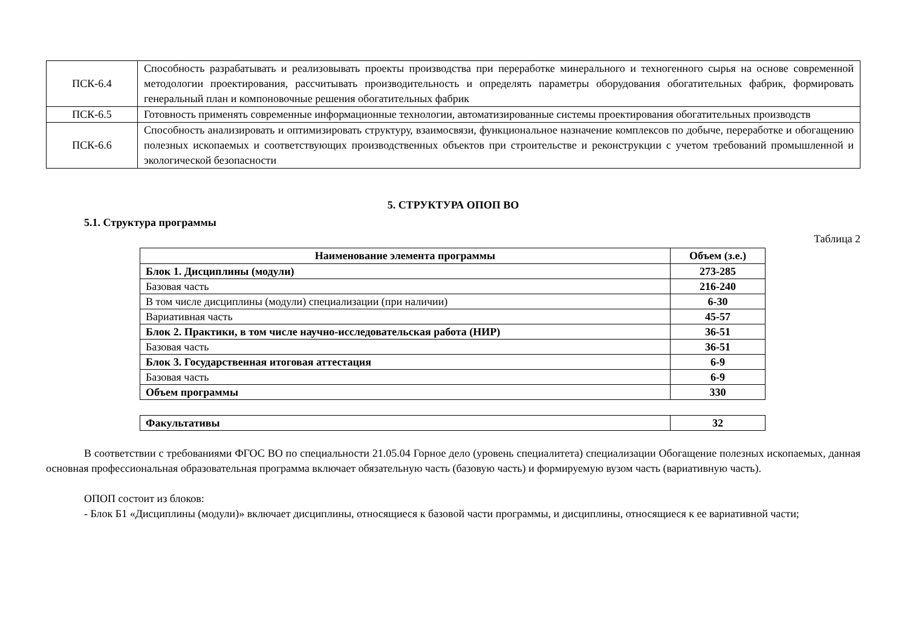| ПСК-6.4 | Способность разрабатывать и реализовывать проекты производства при переработке минерального и техногенного сырья на основе современной методологии проектирования, рассчитывать производительность и определять параметры оборудования обогатительных фабрик, формировать генеральный план и компоновочные решения обогатительных фабрик |
| ПСК-6.5 | Готовность применять современные информационные технологии, автоматизированные системы проектирования обогатительных производств |
| ПСК-6.6 | Способность анализировать и оптимизировать структуру, взаимосвязи, функциональное назначение комплексов по добыче, переработке и обогащению полезных ископаемых и соответствующих производственных объектов при строительстве и реконструкции с учетом требований промышленной и экологической безопасности |
5. СТРУКТУРА ОПОП ВО
5.1. Структура программы
Таблица 2
| Наименование элемента программы | Объем (з.е.) |
| --- | --- |
| Блок 1. Дисциплины (модули) | 273-285 |
| Базовая часть | 216-240 |
| В том числе дисциплины (модули) специализации (при наличии) | 6-30 |
| Вариативная часть | 45-57 |
| Блок 2. Практики, в том числе научно-исследовательская работа (НИР) | 36-51 |
| Базовая часть | 36-51 |
| Блок 3. Государственная итоговая аттестация | 6-9 |
| Базовая часть | 6-9 |
| Объем программы | 330 |
| Факультативы | 32 |
В соответствии с требованиями ФГОС ВО по специальности 21.05.04 Горное дело (уровень специалитета) специализации Обогащение полезных ископаемых, данная основная профессиональная образовательная программа включает обязательную часть (базовую часть) и формируемую вузом часть (вариативную часть).
ОПОП состоит из блоков:
- Блок Б1 «Дисциплины (модули)» включает дисциплины, относящиеся к базовой части программы, и дисциплины, относящиеся к ее вариативной части;